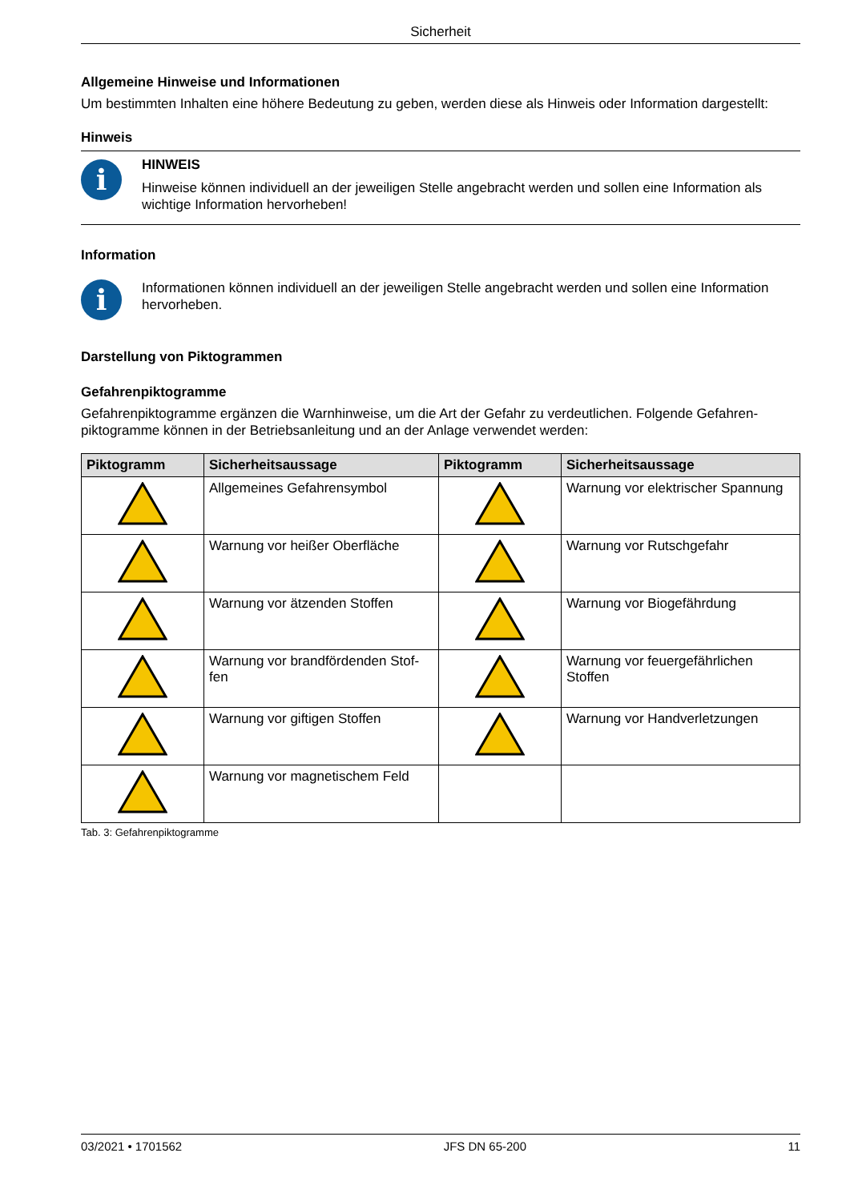Sicherheit
Allgemeine Hinweise und Informationen
Um bestimmten Inhalten eine höhere Bedeutung zu geben, werden diese als Hinweis oder Information dargestellt:
Hinweis
i
HINWEIS
Hinweise können individuell an der jeweiligen Stelle angebracht werden und sollen eine Information als wichtige Information hervorheben!
Information
i
Informationen können individuell an der jeweiligen Stelle angebracht werden und sollen eine Information hervorheben.
Darstellung von Piktogrammen
Gefahrenpiktogramme
Gefahrenpiktogramme ergänzen die Warnhinweise, um die Art der Gefahr zu verdeutlichen. Folgende Gefahren-piktogramme können in der Betriebsanleitung und an der Anlage verwendet werden:
| Piktogramm | Sicherheitsaussage | Piktogramm | Sicherheitsaussage |
| --- | --- | --- | --- |
| | Allgemeines Gefahrensymbol | | Warnung vor elektrischer Spannung |
| | Warnung vor heißer Oberfläche | | Warnung vor Rutschgefahr |
| | Warnung vor ätzenden Stoffen | | Warnung vor Biogefährdung |
| | Warnung vor brandfördenden Stof-fen | | Warnung vor feuergefährlichen Stoffen |
| | Warnung vor giftigen Stoffen | | Warnung vor Handverletzungen |
| | Warnung vor magnetischem Feld | | |
Tab. 3: Gefahrenpiktogramme
03/2021 • 1701562 JFS DN 65-200 11